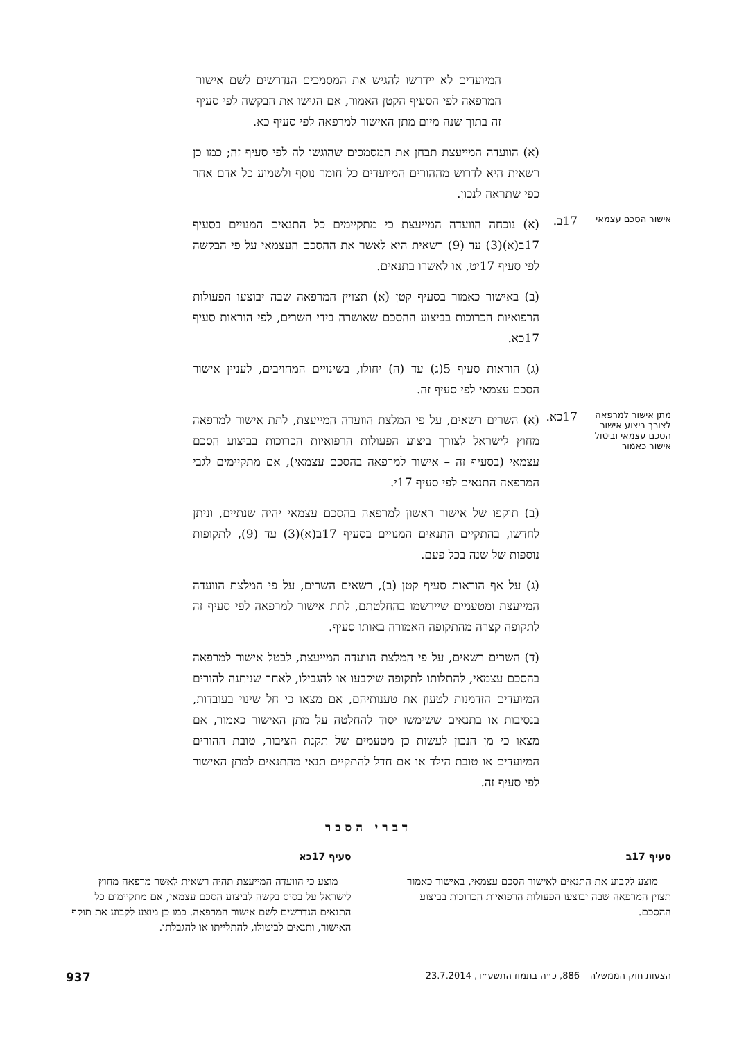המיועדים לא יידרשו להגיש את המסמכים הנדרשים לשם אישור המרפאה לפי הסעיף הקטן האמור, אם הגישו את הבקשה לפי סעיף זה בתוך שנה מיום מתן האישור למרפאה לפי סעיף כא.
(א) הוועדה המייעצת תבחן את המסמכים שהוגשו לה לפי סעיף זה; כמו כן רשאית היא לדרוש מההורים המיועדים כל חומר נוסף ולשמוע כל אדם אחר כפי שתראה לנכון.
אישור הסכם עצמאי
17ב.
(א) נוכחה הוועדה המייעצת כי מתקיימים כל התנאים המנויים בסעיף 17ב(א)(3) עד (9) רשאית היא לאשר את ההסכם העצמאי על פי הבקשה לפי סעיף 17יט, או לאשרו בתנאים.
(ב) באישור כאמור בסעיף קטן (א) תצויין המרפאה שבה יבוצעו הפעולות הרפואיות הכרוכות בביצוע ההסכם שאושרה בידי השרים, לפי הוראות סעיף 17כא.
(ג) הוראות סעיף 5(ג) עד (ה) יחולו, בשינויים המחויבים, לעניין אישור הסכם עצמאי לפי סעיף זה.
מתן אישור למרפאה לצורך ביצוע אישור הסכם עצמאי וביטול אישור כאמור
17כא.
(א) השרים רשאים, על פי המלצת הוועדה המייעצת, לתת אישור למרפאה מחוץ לישראל לצורך ביצוע הפעולות הרפואיות הכרוכות בביצוע הסכם עצמאי (בסעיף זה – אישור למרפאה בהסכם עצמאי), אם מתקיימים לגבי המרפאה התנאים לפי סעיף 17י.
(ב) תוקפו של אישור ראשון למרפאה בהסכם עצמאי יהיה שנתיים, וניתן לחדשו, בהתקיים התנאים המנויים בסעיף 17ב(א)(3) עד (9), לתקופות נוספות של שנה בכל פעם.
(ג) על אף הוראות סעיף קטן (ב), רשאים השרים, על פי המלצת הוועדה המייעצת ומטעמים שיירשמו בהחלטתם, לתת אישור למרפאה לפי סעיף זה לתקופה קצרה מהתקופה האמורה באותו סעיף.
(ד) השרים רשאים, על פי המלצת הוועדה המייעצת, לבטל אישור למרפאה בהסכם עצמאי, להתלותו לתקופה שיקבעו או להגבילו, לאחר שניתנה להורים המיועדים הזדמנות לטעון את טענותיהם, אם מצאו כי חל שינוי בעובדות, בנסיבות או בתנאים ששימשו יסוד להחלטה על מתן האישור כאמור, אם מצאו כי מן הנכון לעשות כן מטעמים של תקנת הציבור, טובת ההורים המיועדים או טובת הילד או אם חדל להתקיים תנאי מהתנאים למתן האישור לפי סעיף זה.
דברי הסבר
סעיף 17ב
מוצע לקבוע את התנאים לאישור הסכם עצמאי. באישור כאמור תצוין המרפאה שבה יבוצעו הפעולות הרפואיות הכרוכות בביצוע ההסכם.
סעיף 17כא
מוצע כי הוועדה המייעצת תהיה רשאית לאשר מרפאה מחוץ לישראל על בסיס בקשה לביצוע הסכם עצמאי, אם מתקיימים כל התנאים הנדרשים לשם אישור המרפאה. כמו כן מוצע לקבוע את תוקף האישור, ותנאים לביטולו, להתלייתו או להגבלתו.
הצעות חוק הממשלה – 886, כ״ה בתמוז התשע״ד, 23.7.2014 937